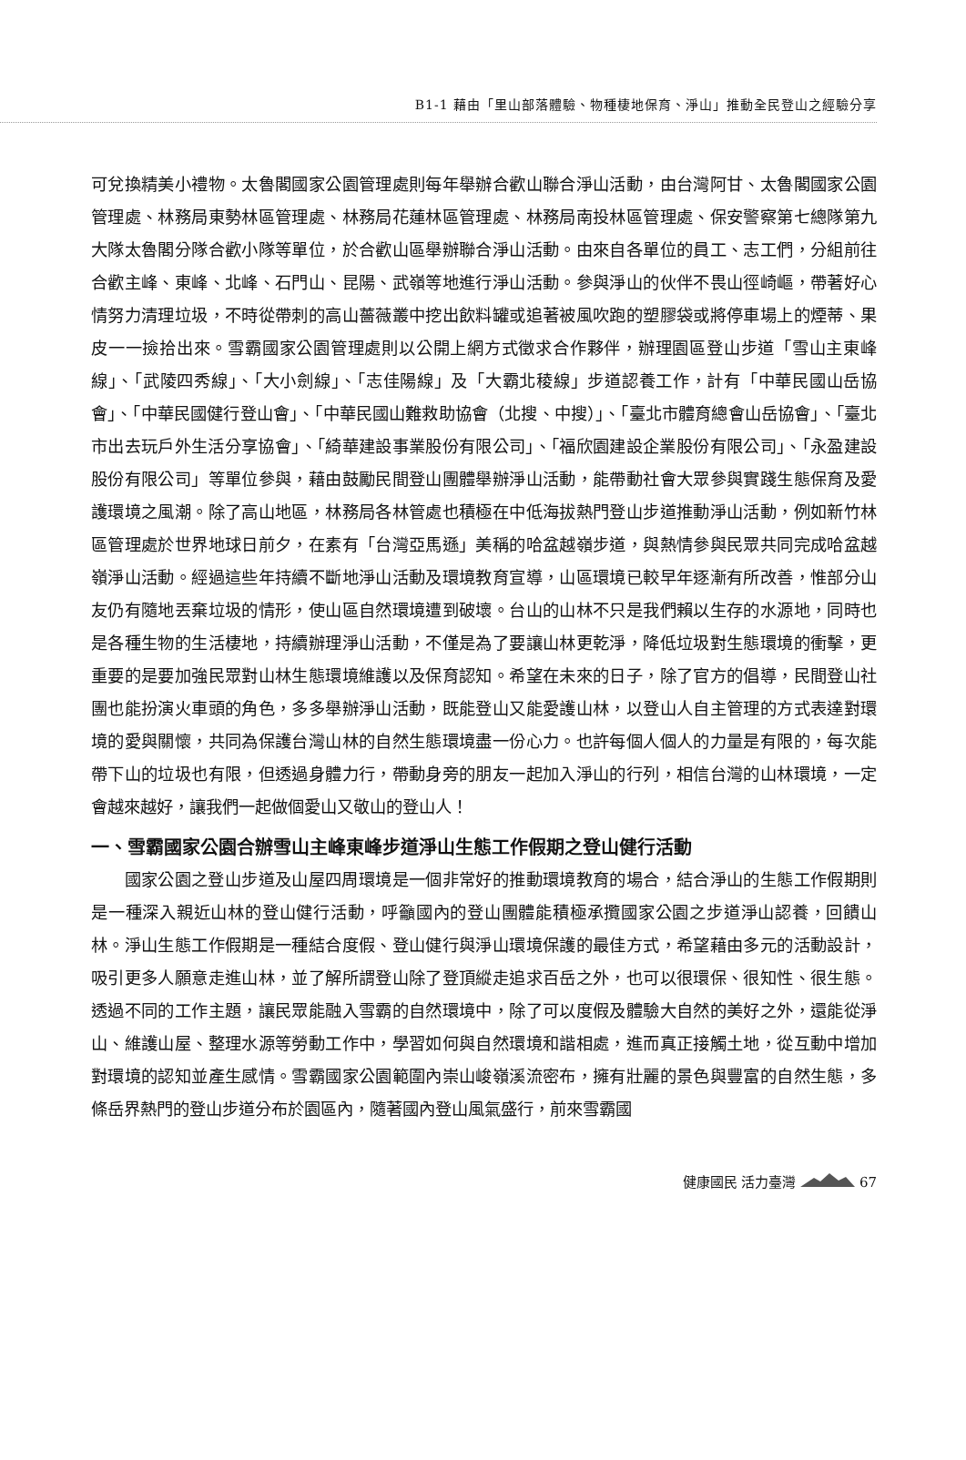B1-1 藉由「里山部落體驗、物種棲地保育、淨山」推動全民登山之經驗分享
可兌換精美小禮物。太魯閣國家公園管理處則每年舉辦合歡山聯合淨山活動，由台灣阿甘、太魯閣國家公園管理處、林務局東勢林區管理處、林務局花蓮林區管理處、林務局南投林區管理處、保安警察第七總隊第九大隊太魯閣分隊合歡小隊等單位，於合歡山區舉辦聯合淨山活動。由來自各單位的員工、志工們，分組前往合歡主峰、東峰、北峰、石門山、昆陽、武嶺等地進行淨山活動。參與淨山的伙伴不畏山徑崎嶇，帶著好心情努力清理垃圾，不時從帶刺的高山薔薇叢中挖出飲料罐或追著被風吹跑的塑膠袋或將停車場上的煙蒂、果皮一一撿拾出來。雪霸國家公園管理處則以公開上網方式徵求合作夥伴，辦理園區登山步道「雪山主東峰線」、「武陵四秀線」、「大小劍線」、「志佳陽線」及「大霸北稜線」步道認養工作，計有「中華民國山岳協會」、「中華民國健行登山會」、「中華民國山難救助協會（北搜、中搜）」、「臺北市體育總會山岳協會」、「臺北市出去玩戶外生活分享協會」、「綺華建設事業股份有限公司」、「福欣園建設企業股份有限公司」、「永盈建設股份有限公司」等單位參與，藉由鼓勵民間登山團體舉辦淨山活動，能帶動社會大眾參與實踐生態保育及愛護環境之風潮。除了高山地區，林務局各林管處也積極在中低海拔熱門登山步道推動淨山活動，例如新竹林區管理處於世界地球日前夕，在素有「台灣亞馬遜」美稱的哈盆越嶺步道，與熱情參與民眾共同完成哈盆越嶺淨山活動。經過這些年持續不斷地淨山活動及環境教育宣導，山區環境已較早年逐漸有所改善，惟部分山友仍有隨地丟棄垃圾的情形，使山區自然環境遭到破壞。台山的山林不只是我們賴以生存的水源地，同時也是各種生物的生活棲地，持續辦理淨山活動，不僅是為了要讓山林更乾淨，降低垃圾對生態環境的衝擊，更重要的是要加強民眾對山林生態環境維護以及保育認知。希望在未來的日子，除了官方的倡導，民間登山社團也能扮演火車頭的角色，多多舉辦淨山活動，既能登山又能愛護山林，以登山人自主管理的方式表達對環境的愛與關懷，共同為保護台灣山林的自然生態環境盡一份心力。也許每個人個人的力量是有限的，每次能帶下山的垃圾也有限，但透過身體力行，帶動身旁的朋友一起加入淨山的行列，相信台灣的山林環境，一定會越來越好，讓我們一起做個愛山又敬山的登山人！
一、雪霸國家公園合辦雪山主峰東峰步道淨山生態工作假期之登山健行活動
國家公園之登山步道及山屋四周環境是一個非常好的推動環境教育的場合，結合淨山的生態工作假期則是一種深入親近山林的登山健行活動，呼籲國內的登山團體能積極承攬國家公園之步道淨山認養，回饋山林。淨山生態工作假期是一種結合度假、登山健行與淨山環境保護的最佳方式，希望藉由多元的活動設計，吸引更多人願意走進山林，並了解所謂登山除了登頂縱走追求百岳之外，也可以很環保、很知性、很生態。透過不同的工作主題，讓民眾能融入雪霸的自然環境中，除了可以度假及體驗大自然的美好之外，還能從淨山、維護山屋、整理水源等勞動工作中，學習如何與自然環境和諧相處，進而真正接觸土地，從互動中增加對環境的認知並產生感情。雪霸國家公園範圍內崇山峻嶺溪流密布，擁有壯麗的景色與豐富的自然生態，多條岳界熱門的登山步道分布於園區內，隨著國內登山風氣盛行，前來雪霸國
健康國民 活力臺灣 67